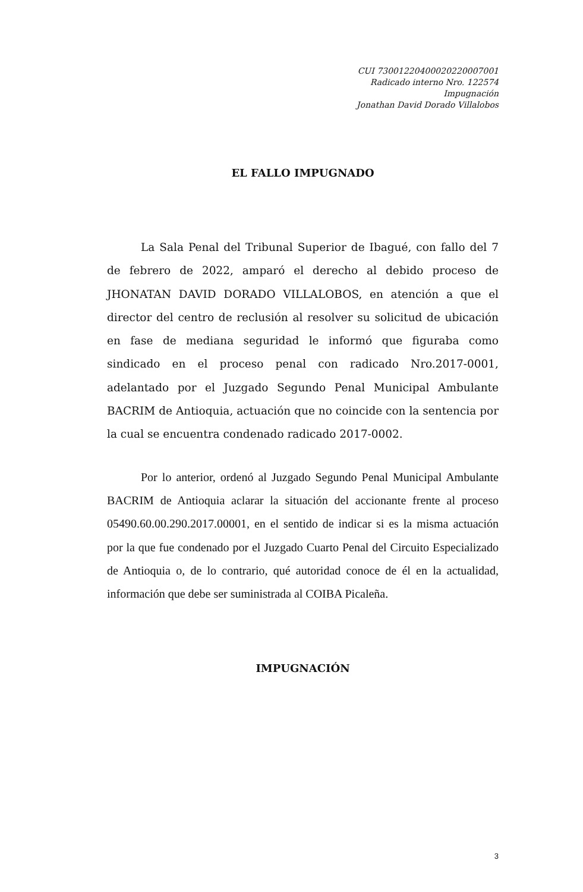CUI 73001220400020220007001
Radicado interno Nro. 122574
Impugnación
Jonathan David Dorado Villalobos
EL FALLO IMPUGNADO
La Sala Penal del Tribunal Superior de Ibagué, con fallo del 7 de febrero de 2022, amparó el derecho al debido proceso de JHONATAN DAVID DORADO VILLALOBOS, en atención a que el director del centro de reclusión al resolver su solicitud de ubicación en fase de mediana seguridad le informó que figuraba como sindicado en el proceso penal con radicado Nro.2017-0001, adelantado por el Juzgado Segundo Penal Municipal Ambulante BACRIM de Antioquia, actuación que no coincide con la sentencia por la cual se encuentra condenado radicado 2017-0002.
Por lo anterior, ordenó al Juzgado Segundo Penal Municipal Ambulante BACRIM de Antioquia aclarar la situación del accionante frente al proceso 05490.60.00.290.2017.00001, en el sentido de indicar si es la misma actuación por la que fue condenado por el Juzgado Cuarto Penal del Circuito Especializado de Antioquia o, de lo contrario, qué autoridad conoce de él en la actualidad, información que debe ser suministrada al COIBA Picaleña.
IMPUGNACIÓN
3